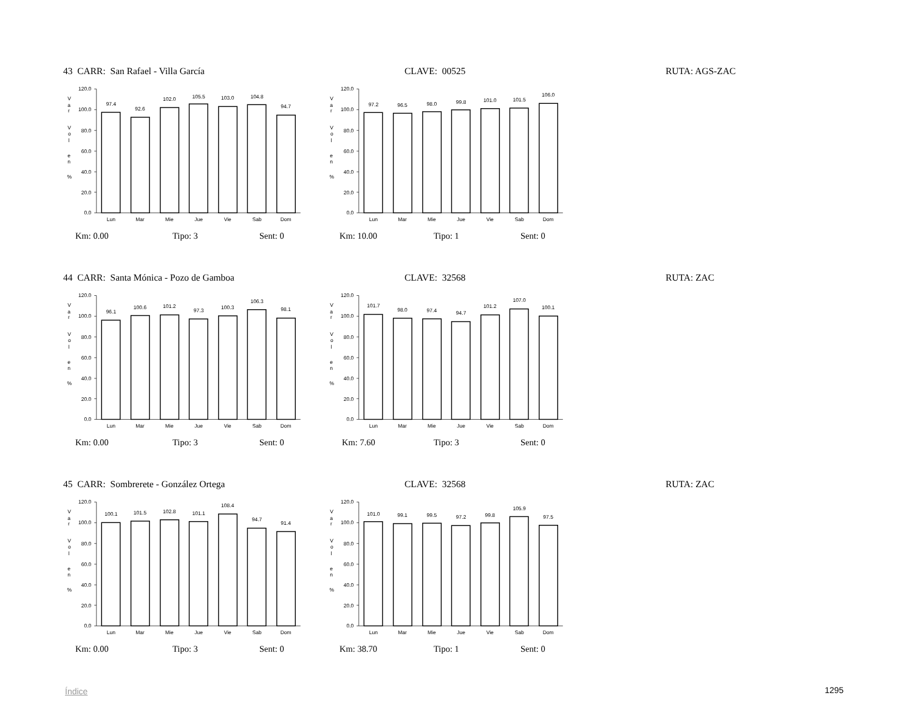43 CARR: San Rafael - Villa García CLAVE: 00525 RUTA: AGS-ZAC
V
a
r
V
o
l
e
n
%
120.0
100.0
80.0
60.0
40.0
20.0
0.0
97.4
92.6
102.0
105.5
103.0
104.8
94.7
Lun
Mar
Mie
Jue
Vie
Sab
Dom
V
a
r
V
o
l
e
n
%
120.0
100.0
80.0
60.0
40.0
20.0
0.0
97.2
96.5
98.0
99.8
101.0
101.5
106.0
Lun
Mar
Mie
Jue
Vie
Sab
Dom
Km: 0.00 Tipo: 3 Sent: 0 Km: 10.00 Tipo: 1 Sent: 0
44 CARR: Santa Mónica - Pozo de Gamboa CLAVE: 32568 RUTA: ZAC
V
a
r
V
o
l
e
n
%
120.0
100.0
80.0
60.0
40.0
20.0
0.0
96.1
100.6
101.2
97.3
100.3
106.3
98.1
Lun
Mar
Mie
Jue
Vie
Sab
Dom
V
a
r
V
o
l
e
n
%
120.0
100.0
80.0
60.0
40.0
20.0
0.0
101.7
98.0
97.4
94.7
101.2
107.0
100.1
Lun
Mar
Mie
Jue
Vie
Sab
Dom
Km: 0.00 Tipo: 3 Sent: 0 Km: 7.60 Tipo: 3 Sent: 0
45 CARR: Sombrerete - González Ortega CLAVE: 32568 RUTA: ZAC
V
a
r
V
o
l
e
n
%
120.0
100.0
80.0
60.0
40.0
20.0
0.0
100.1
101.5
102.8
101.1
108.4
94.7
91.4
Lun
Mar
Mie
Jue
Vie
Sab
Dom
V
a
r
V
o
l
e
n
%
120.0
100.0
80.0
60.0
40.0
20.0
0.0
101.0
99.1
99.5
97.2
99.8
105.9
97.5
Lun
Mar
Mie
Jue
Vie
Sab
Dom
Km: 0.00 Tipo: 3 Sent: 0 Km: 38.70 Tipo: 1 Sent: 0
Índice 1295